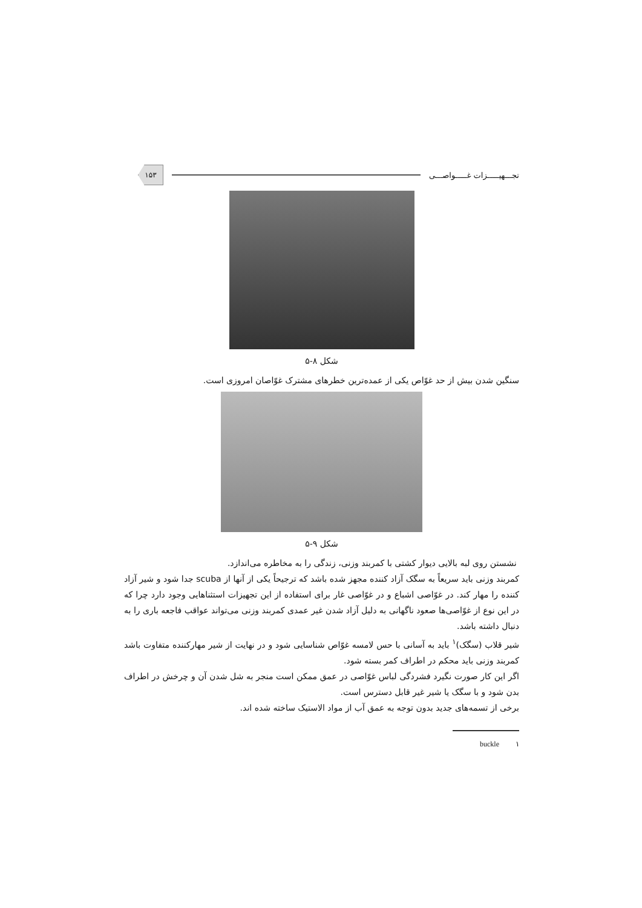تجـــهیـــــزات غـــــواصـــی
۱۵۳
شکل ۸-۵
سنگین شدن بیش از حد غوّاص یکی از عمده‌ترین خطرهای مشترک غوّاصان امروزی است.
شکل ۹-۵
نشستن روی لبه بالایی دیوار کشتی با کمربند وزنی، زندگی را به مخاطره می‌اندازد.
کمربند وزنی باید سریعاً به سگک آزاد کننده مجهز شده باشد که ترجیحاً یکی از آنها از scuba جدا شود و شیر آزاد کننده را مهار کند. در غوّاصی اشباع و در غوّاصی غار برای استفاده از این تجهیزات استثناهایی وجود دارد چرا که در این نوع از غوّاصی‌ها صعود ناگهانی به دلیل آزاد شدن غیر عمدی کمربند وزنی می‌تواند عواقب فاجعه باری را به دنبال داشته باشد.
شیر قلاب (سگک)<sup>۱</sup> باید به آسانی با حس لامسه غوّاص شناسایی شود و در نهایت از شیر مهارکننده متفاوت باشد کمربند وزنی باید محکم در اطراف کمر بسته شود.
اگر این کار صورت نگیرد فشردگی لباس غوّاصی در عمق ممکن است منجر به شل شدن آن و چرخش در اطراف بدن شود و با سگک یا شیر غیر قابل دسترس است.
برخی از تسمه‌های جدید بدون توجه به عمق آب از مواد الاستیک ساخته شده اند.
۱ buckle